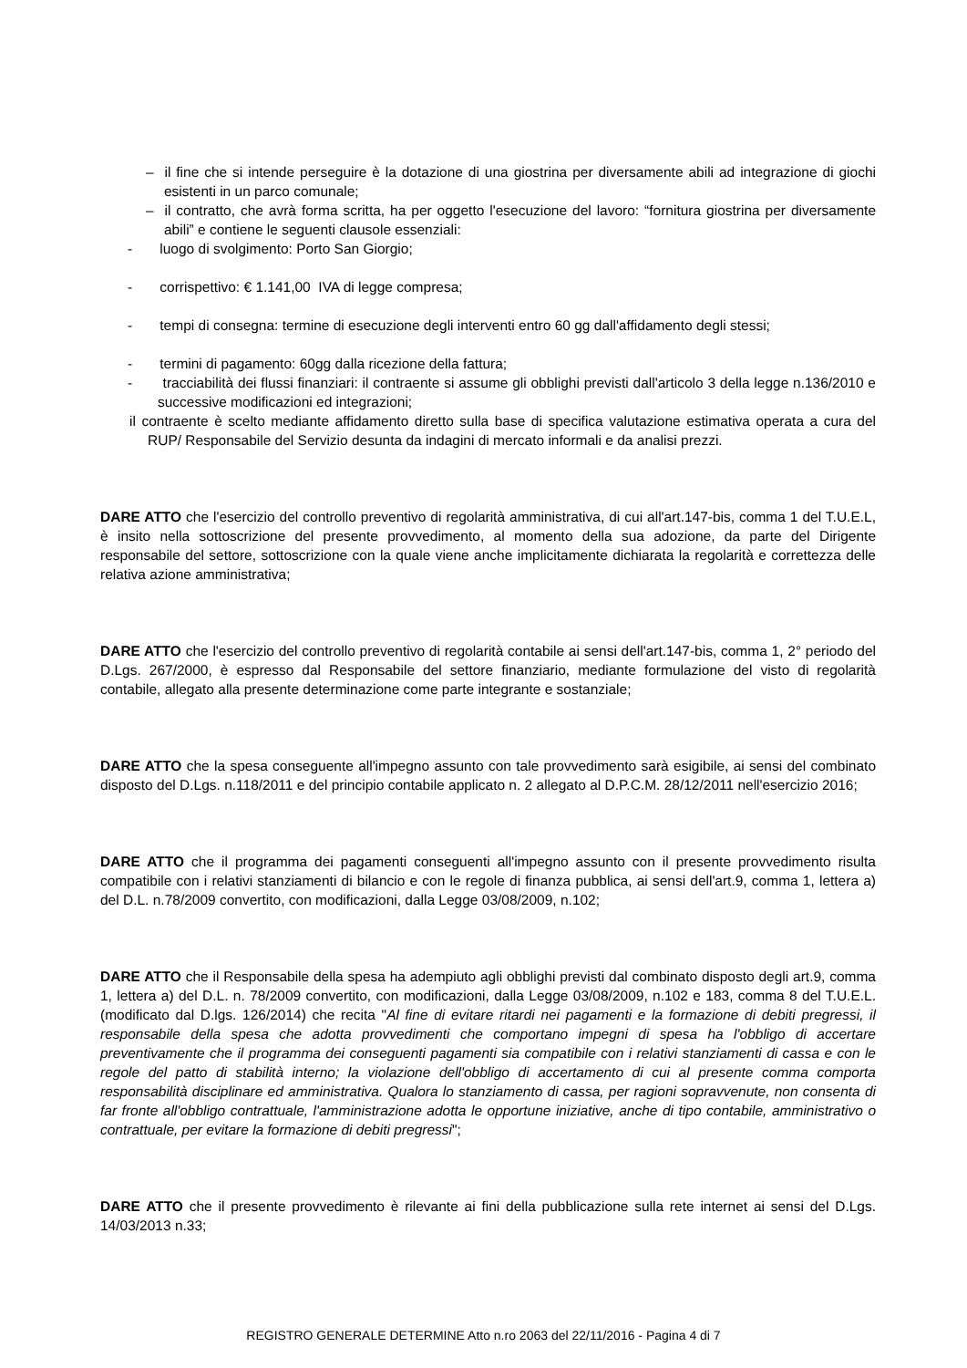– il fine che si intende perseguire è la dotazione di una giostrina per diversamente abili ad integrazione di giochi esistenti in un parco comunale;
– il contratto, che avrà forma scritta, ha per oggetto l'esecuzione del lavoro: “fornitura giostrina per diversamente abili” e contiene le seguenti clausole essenziali:
- luogo di svolgimento: Porto San Giorgio;
- corrispettivo: € 1.141,00 IVA di legge compresa;
- tempi di consegna: termine di esecuzione degli interventi entro 60 gg dall'affidamento degli stessi;
- termini di pagamento: 60gg dalla ricezione della fattura;
- tracciabilità dei flussi finanziari: il contraente si assume gli obblighi previsti dall'articolo 3 della legge n.136/2010 e successive modificazioni ed integrazioni;
il contraente è scelto mediante affidamento diretto sulla base di specifica valutazione estimativa operata a cura del RUP/ Responsabile del Servizio desunta da indagini di mercato informali e da analisi prezzi.
DARE ATTO che l'esercizio del controllo preventivo di regolarità amministrativa, di cui all'art.147-bis, comma 1 del T.U.E.L, è insito nella sottoscrizione del presente provvedimento, al momento della sua adozione, da parte del Dirigente responsabile del settore, sottoscrizione con la quale viene anche implicitamente dichiarata la regolarità e correttezza delle relativa azione amministrativa;
DARE ATTO che l'esercizio del controllo preventivo di regolarità contabile ai sensi dell'art.147-bis, comma 1, 2° periodo del D.Lgs. 267/2000, è espresso dal Responsabile del settore finanziario, mediante formulazione del visto di regolarità contabile, allegato alla presente determinazione come parte integrante e sostanziale;
DARE ATTO che la spesa conseguente all'impegno assunto con tale provvedimento sarà esigibile, ai sensi del combinato disposto del D.Lgs. n.118/2011 e del principio contabile applicato n. 2 allegato al D.P.C.M. 28/12/2011 nell'esercizio 2016;
DARE ATTO che il programma dei pagamenti conseguenti all'impegno assunto con il presente provvedimento risulta compatibile con i relativi stanziamenti di bilancio e con le regole di finanza pubblica, ai sensi dell'art.9, comma 1, lettera a) del D.L. n.78/2009 convertito, con modificazioni, dalla Legge 03/08/2009, n.102;
DARE ATTO che il Responsabile della spesa ha adempiuto agli obblighi previsti dal combinato disposto degli art.9, comma 1, lettera a) del D.L. n. 78/2009 convertito, con modificazioni, dalla Legge 03/08/2009, n.102 e 183, comma 8 del T.U.E.L. (modificato dal D.lgs. 126/2014) che recita "Al fine di evitare ritardi nei pagamenti e la formazione di debiti pregressi, il responsabile della spesa che adotta provvedimenti che comportano impegni di spesa ha l'obbligo di accertare preventivamente che il programma dei conseguenti pagamenti sia compatibile con i relativi stanziamenti di cassa e con le regole del patto di stabilità interno; la violazione dell'obbligo di accertamento di cui al presente comma comporta responsabilità disciplinare ed amministrativa. Qualora lo stanziamento di cassa, per ragioni sopravvenute, non consenta di far fronte all'obbligo contrattuale, l'amministrazione adotta le opportune iniziative, anche di tipo contabile, amministrativo o contrattuale, per evitare la formazione di debiti pregressi";
DARE ATTO che il presente provvedimento è rilevante ai fini della pubblicazione sulla rete internet ai sensi del D.Lgs. 14/03/2013 n.33;
REGISTRO GENERALE DETERMINE Atto n.ro 2063 del 22/11/2016 - Pagina 4 di 7